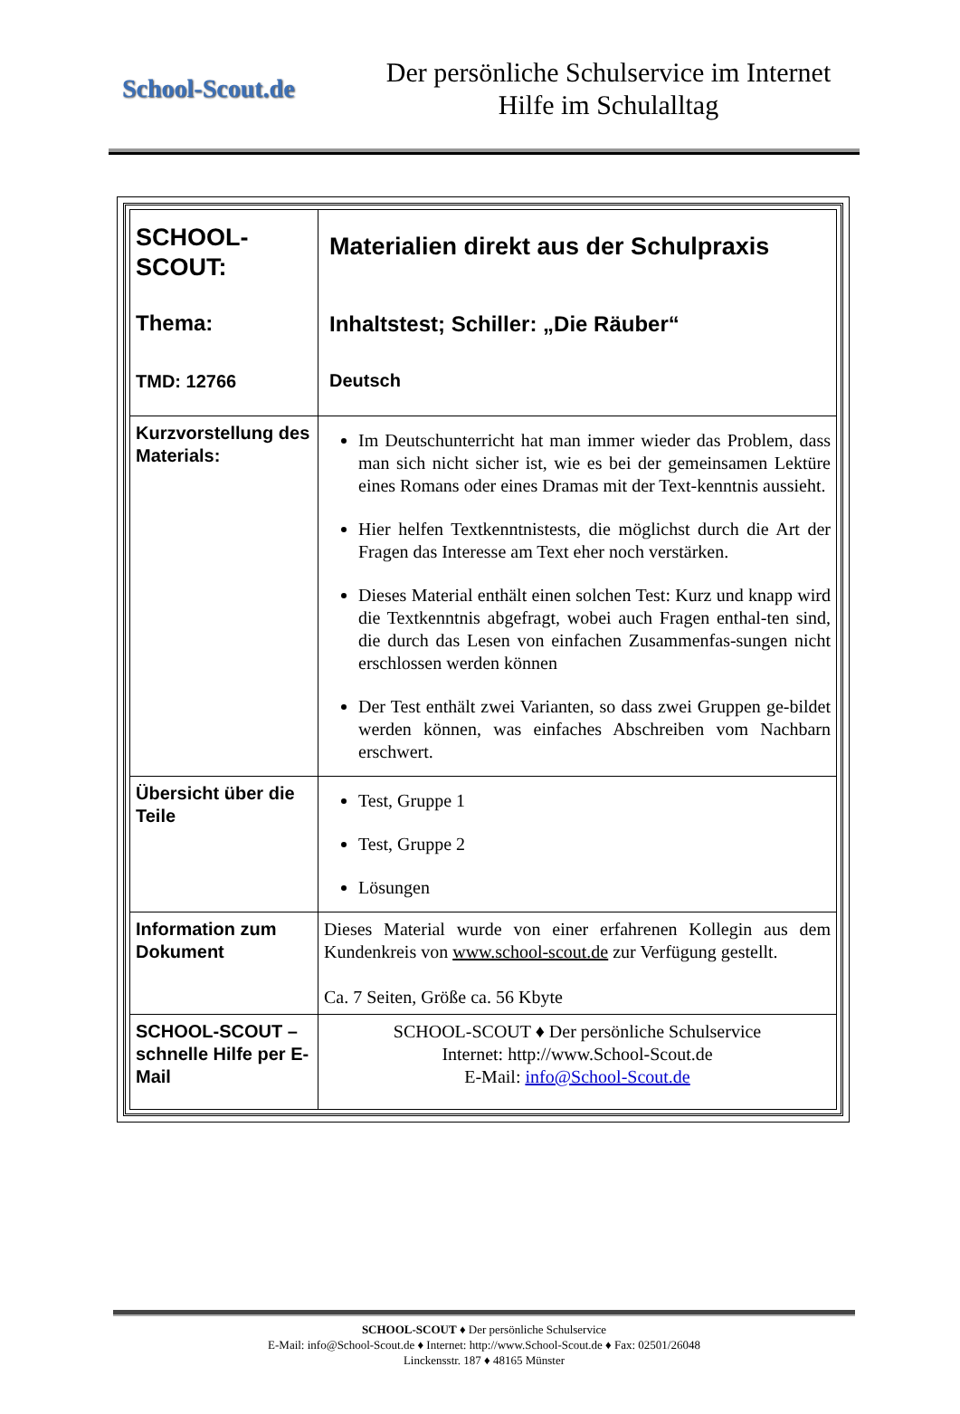School-Scout.de
Der persönliche Schulservice im Internet
Hilfe im Schulalltag
| SCHOOL- SCOUT: Thema: TMD: 12766 | Materialien direkt aus der Schulpraxis Inhaltstest; Schiller: „Die Räuber“ Deutsch |
| Kurzvorstellung des Materials: | Im Deutschunterricht hat man immer wieder das Problem, dass man sich nicht sicher ist, wie es bei der gemeinsamen Lektüre eines Romans oder eines Dramas mit der Text-kenntnis aussieht. Hier helfen Textkenntnistests, die möglichst durch die Art der Fragen das Interesse am Text eher noch verstärken. Dieses Material enthält einen solchen Test: Kurz und knapp wird die Textkenntnis abgefragt, wobei auch Fragen enthal-ten sind, die durch das Lesen von einfachen Zusammenfas-sungen nicht erschlossen werden können Der Test enthält zwei Varianten, so dass zwei Gruppen ge-bildet werden können, was einfaches Abschreiben vom Nachbarn erschwert. |
| Übersicht über die Teile | Test, Gruppe 1 Test, Gruppe 2 Lösungen |
| Information zum Dokument | Dieses Material wurde von einer erfahrenen Kollegin aus dem Kundenkreis von www.school-scout.de zur Verfügung gestellt. Ca. 7 Seiten, Größe ca. 56 Kbyte |
| SCHOOL-SCOUT – schnelle Hilfe per E-Mail | SCHOOL-SCOUT ♦ Der persönliche Schulservice Internet: http://www.School-Scout.de E-Mail: info@School-Scout.de |
SCHOOL-SCOUT ♦ Der persönliche Schulservice
E-Mail: info@School-Scout.de ♦ Internet: http://www.School-Scout.de ♦ Fax: 02501/26048
Linckensstr. 187 ♦ 48165 Münster